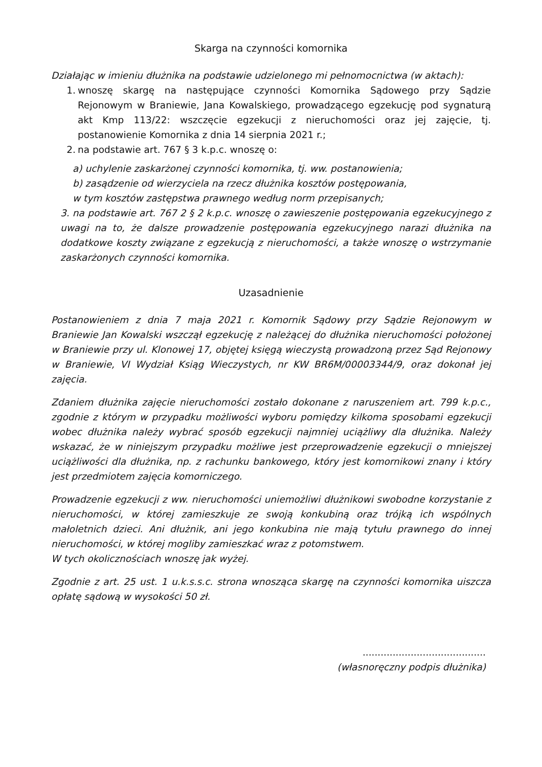Skarga na czynności komornika
Działając w imieniu dłużnika na podstawie udzielonego mi pełnomocnictwa (w aktach):
1. wnoszę skargę na następujące czynności Komornika Sądowego przy Sądzie Rejonowym w Braniewie, Jana Kowalskiego, prowadzącego egzekucję pod sygnaturą akt Kmp 113/22: wszczęcie egzekucji z nieruchomości oraz jej zajęcie, tj. postanowienie Komornika z dnia 14 sierpnia 2021 r.;
2. na podstawie art. 767 § 3 k.p.c. wnoszę o:
a) uchylenie zaskarżonej czynności komornika, tj. ww. postanowienia;
b) zasądzenie od wierzyciela na rzecz dłużnika kosztów postępowania,
w tym kosztów zastępstwa prawnego według norm przepisanych;
3. na podstawie art. 767 2 § 2 k.p.c. wnoszę o zawieszenie postępowania egzekucyjnego z uwagi na to, że dalsze prowadzenie postępowania egzekucyjnego narazi dłużnika na dodatkowe koszty związane z egzekucją z nieruchomości, a także wnoszę o wstrzymanie zaskarżonych czynności komornika.
Uzasadnienie
Postanowieniem z dnia 7 maja 2021 r. Komornik Sądowy przy Sądzie Rejonowym w Braniewie Jan Kowalski wszczął egzekucję z należącej do dłużnika nieruchomości położonej w Braniewie przy ul. Klonowej 17, objętej księgą wieczystą prowadzoną przez Sąd Rejonowy w Braniewie, VI Wydział Ksiąg Wieczystych, nr KW BR6M/00003344/9, oraz dokonał jej zajęcia.
Zdaniem dłużnika zajęcie nieruchomości zostało dokonane z naruszeniem art. 799 k.p.c., zgodnie z którym w przypadku możliwości wyboru pomiędzy kilkoma sposobami egzekucji wobec dłużnika należy wybrać sposób egzekucji najmniej uciążliwy dla dłużnika. Należy wskazać, że w niniejszym przypadku możliwe jest przeprowadzenie egzekucji o mniejszej uciążliwości dla dłużnika, np. z rachunku bankowego, który jest komornikowi znany i który jest przedmiotem zajęcia komorniczego.
Prowadzenie egzekucji z ww. nieruchomości uniemożliwi dłużnikowi swobodne korzystanie z nieruchomości, w której zamieszkuje ze swoją konkubiną oraz trójką ich wspólnych małoletnich dzieci. Ani dłużnik, ani jego konkubina nie mają tytułu prawnego do innej nieruchomości, w której mogliby zamieszkać wraz z potomstwem.
W tych okolicznościach wnoszę jak wyżej.
Zgodnie z art. 25 ust. 1 u.k.s.s.c. strona wnosząca skargę na czynności komornika uiszcza opłatę sądową w wysokości 50 zł.
.........................................
(własnoręczny podpis dłużnika)